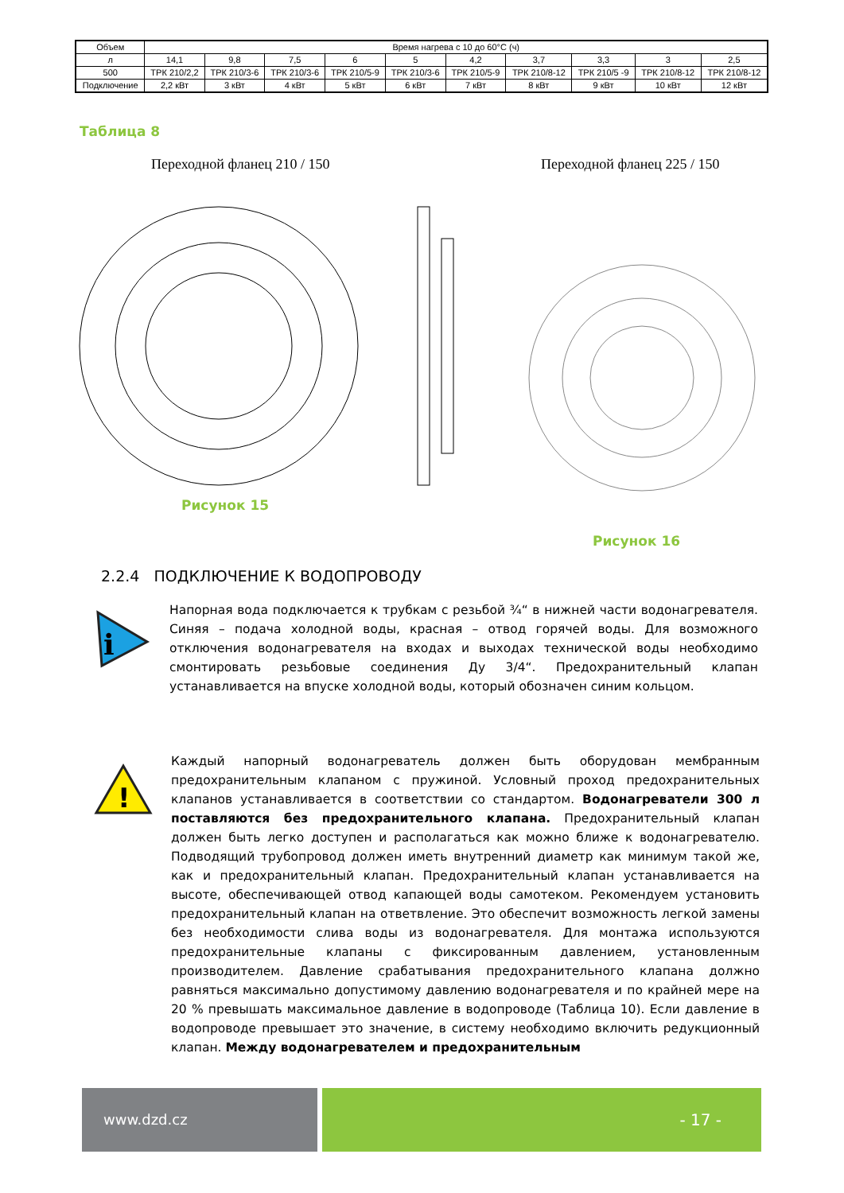| Объем | Время нагрева с 10 до 60°C (ч) | | | | | | | | | |
| л | 14,1 | 9,8 | 7,5 | 6 | 5 | 4,2 | 3,7 | 3,3 | 3 | 2,5 |
| 500 | ТРК 210/2,2 | ТРК 210/3-6 | ТРК 210/3-6 | ТРК 210/5-9 | ТРК 210/3-6 | ТРК 210/5-9 | ТРК 210/8-12 | ТРК 210/5 -9 | ТРК 210/8-12 | ТРК 210/8-12 |
| Подключение | 2,2 кВт | 3 кВт | 4 кВт | 5 кВт | 6 кВт | 7 кВт | 8 кВт | 9 кВт | 10 кВт | 12 кВт |
Таблица 8
Переходной фланец 210 / 150 Переходной фланец 225 / 150
Рисунок 15
Рисунок 16
2.2.4 ПОДКЛЮЧЕНИЕ К ВОДОПРОВОДУ
i
Напорная вода подключается к трубкам с резьбой ¾“ в нижней части водонагревателя. Синяя – подача холодной воды, красная – отвод горячей воды. Для возможного отключения водонагревателя на входах и выходах технической воды необходимо смонтировать резьбовые соединения Ду 3/4“. Предохранительный клапан устанавливается на впуске холодной воды, который обозначен синим кольцом.
!
Каждый напорный водонагреватель должен быть оборудован мембранным предохранительным клапаном с пружиной. Условный проход предохранительных клапанов устанавливается в соответствии со стандартом. Водонагреватели 300 л поставляются без предохранительного клапана. Предохранительный клапан должен быть легко доступен и располагаться как можно ближе к водонагревателю. Подводящий трубопровод должен иметь внутренний диаметр как минимум такой же, как и предохранительный клапан. Предохранительный клапан устанавливается на высоте, обеспечивающей отвод капающей воды самотеком. Рекомендуем установить предохранительный клапан на ответвление. Это обеспечит возможность легкой замены без необходимости слива воды из водонагревателя. Для монтажа используются предохранительные клапаны с фиксированным давлением, установленным производителем. Давление срабатывания предохранительного клапана должно равняться максимально допустимому давлению водонагревателя и по крайней мере на 20 % превышать максимальное давление в водопроводе (Таблица 10). Если давление в водопроводе превышает это значение, в систему необходимо включить редукционный клапан. Между водонагревателем и предохранительным
www.dzd.cz - 17 -